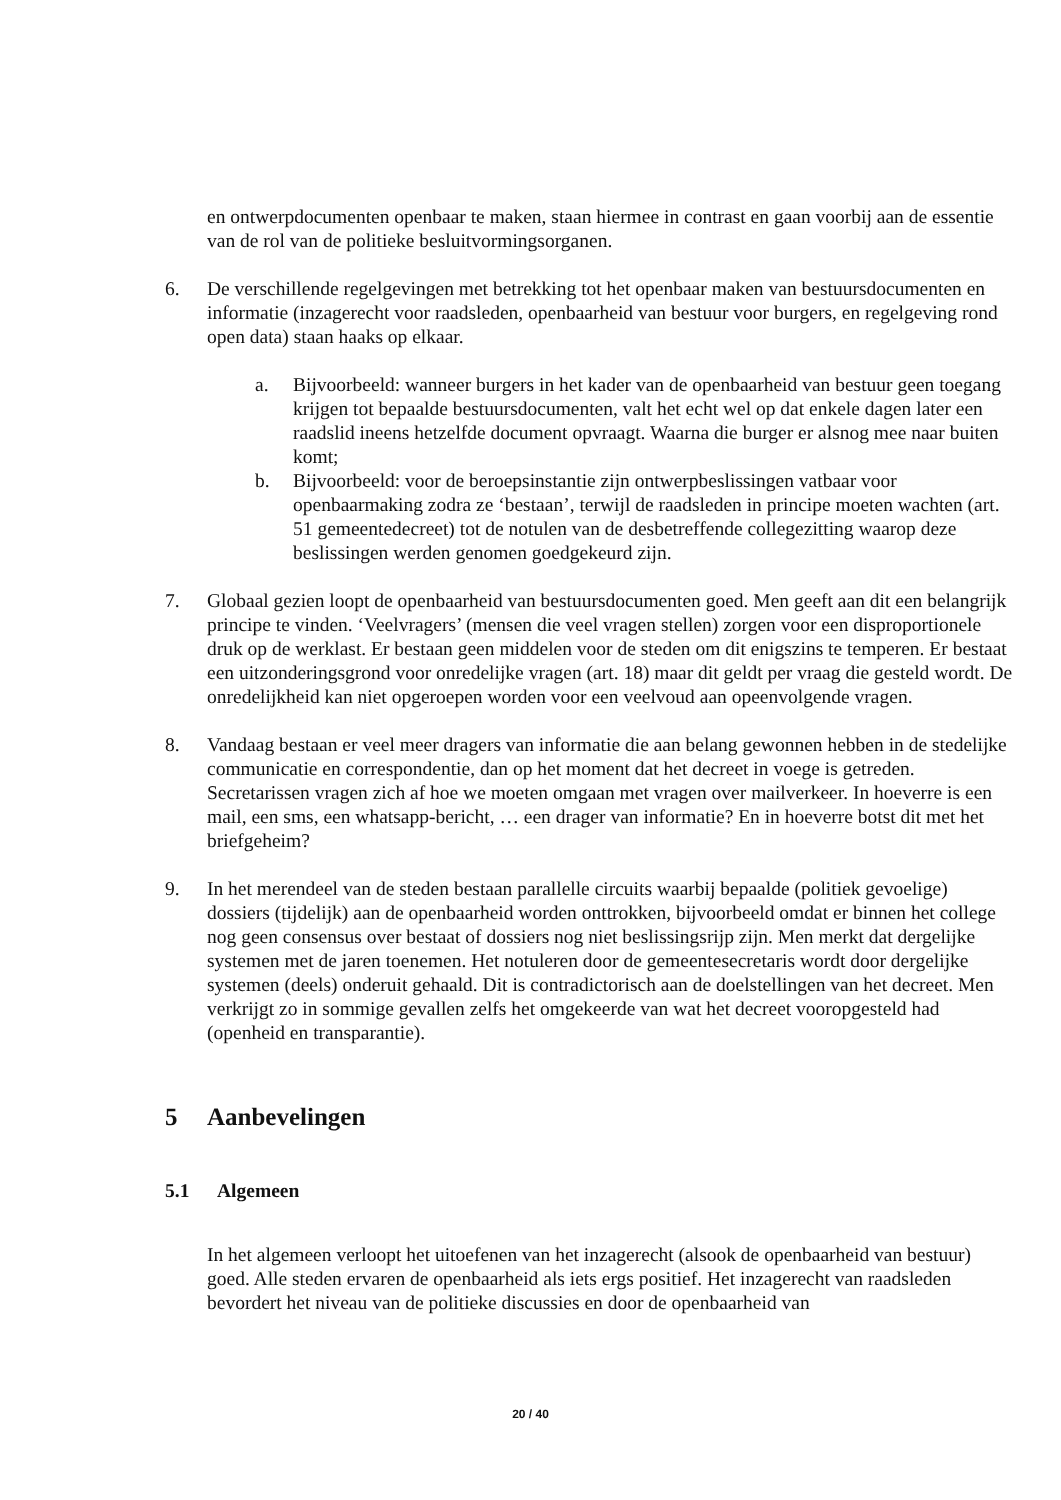en ontwerpdocumenten openbaar te maken, staan hiermee in contrast en gaan voorbij aan de essentie van de rol van de politieke besluitvormingsorganen.
6. De verschillende regelgevingen met betrekking tot het openbaar maken van bestuursdocumenten en informatie (inzagerecht voor raadsleden, openbaarheid van bestuur voor burgers, en regelgeving rond open data) staan haaks op elkaar.
a. Bijvoorbeeld: wanneer burgers in het kader van de openbaarheid van bestuur geen toegang krijgen tot bepaalde bestuursdocumenten, valt het echt wel op dat enkele dagen later een raadslid ineens hetzelfde document opvraagt. Waarna die burger er alsnog mee naar buiten komt;
b. Bijvoorbeeld: voor de beroepsinstantie zijn ontwerpbeslissingen vatbaar voor openbaarmaking zodra ze ‘bestaan’, terwijl de raadsleden in principe moeten wachten (art. 51 gemeentedecreet) tot de notulen van de desbetreffende collegezitting waarop deze beslissingen werden genomen goedgekeurd zijn.
7. Globaal gezien loopt de openbaarheid van bestuursdocumenten goed. Men geeft aan dit een belangrijk principe te vinden. ‘Veelvragers’ (mensen die veel vragen stellen) zorgen voor een disproportionele druk op de werklast. Er bestaan geen middelen voor de steden om dit enigszins te temperen. Er bestaat een uitzonderingsgrond voor onredelijke vragen (art. 18) maar dit geldt per vraag die gesteld wordt. De onredelijkheid kan niet opgeroepen worden voor een veelvoud aan opeenvolgende vragen.
8. Vandaag bestaan er veel meer dragers van informatie die aan belang gewonnen hebben in de stedelijke communicatie en correspondentie, dan op het moment dat het decreet in voege is getreden. Secretarissen vragen zich af hoe we moeten omgaan met vragen over mailverkeer. In hoeverre is een mail, een sms, een whatsapp-bericht, … een drager van informatie? En in hoeverre botst dit met het briefgeheim?
9. In het merendeel van de steden bestaan parallelle circuits waarbij bepaalde (politiek gevoelige) dossiers (tijdelijk) aan de openbaarheid worden onttrokken, bijvoorbeeld omdat er binnen het college nog geen consensus over bestaat of dossiers nog niet beslissingsrijp zijn. Men merkt dat dergelijke systemen met de jaren toenemen. Het notuleren door de gemeentesecretaris wordt door dergelijke systemen (deels) onderuit gehaald. Dit is contradictorisch aan de doelstellingen van het decreet. Men verkrijgt zo in sommige gevallen zelfs het omgekeerde van wat het decreet vooropgesteld had (openheid en transparantie).
5 Aanbevelingen
5.1 Algemeen
In het algemeen verloopt het uitoefenen van het inzagerecht (alsook de openbaarheid van bestuur) goed. Alle steden ervaren de openbaarheid als iets ergs positief. Het inzagerecht van raadsleden bevordert het niveau van de politieke discussies en door de openbaarheid van
20 / 40